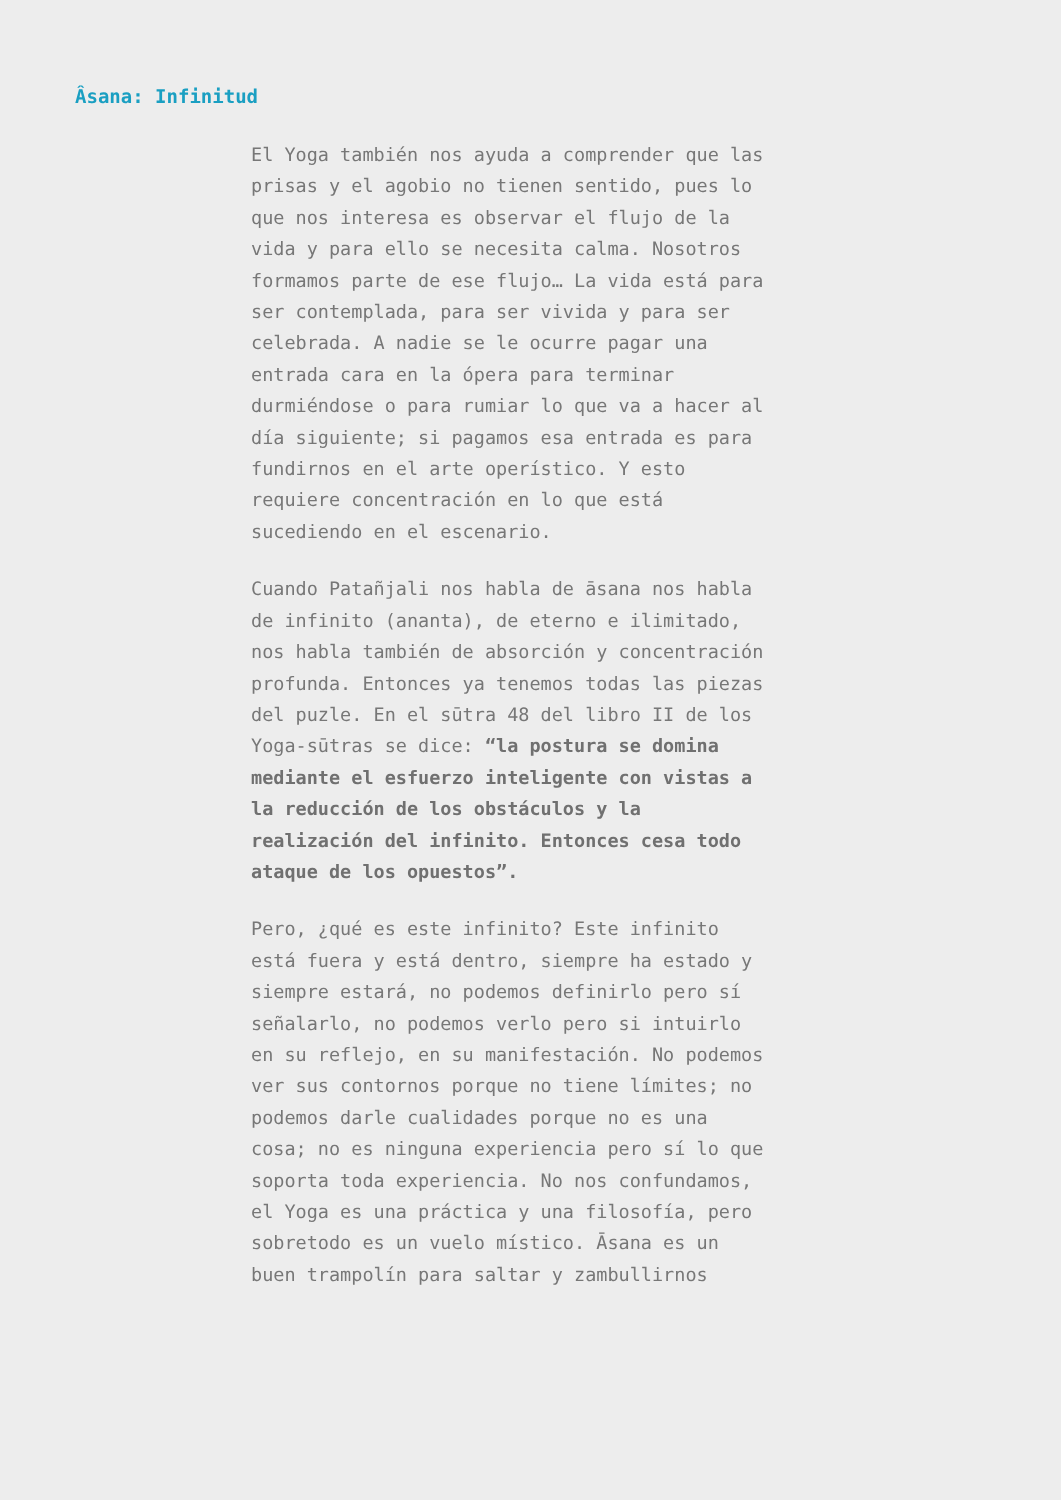Âsana: Infinitud
El Yoga también nos ayuda a comprender que las prisas y el agobio no tienen sentido, pues lo que nos interesa es observar el flujo de la vida y para ello se necesita calma. Nosotros formamos parte de ese flujo… La vida está para ser contemplada, para ser vivida y para ser celebrada. A nadie se le ocurre pagar una entrada cara en la ópera para terminar durmiéndose o para rumiar lo que va a hacer al día siguiente; si pagamos esa entrada es para fundirnos en el arte operístico. Y esto requiere concentración en lo que está sucediendo en el escenario.
Cuando Patañjali nos habla de āsana nos habla de infinito (ananta), de eterno e ilimitado, nos habla también de absorción y concentración profunda. Entonces ya tenemos todas las piezas del puzle. En el sūtra 48 del libro II de los Yoga-sūtras se dice: “la postura se domina mediante el esfuerzo inteligente con vistas a la reducción de los obstáculos y la realización del infinito. Entonces cesa todo ataque de los opuestos”.
Pero, ¿qué es este infinito? Este infinito está fuera y está dentro, siempre ha estado y siempre estará, no podemos definirlo pero sí señalarlo, no podemos verlo pero si intuirlo en su reflejo, en su manifestación. No podemos ver sus contornos porque no tiene límites; no podemos darle cualidades porque no es una cosa; no es ninguna experiencia pero sí lo que soporta toda experiencia. No nos confundamos, el Yoga es una práctica y una filosofía, pero sobretodo es un vuelo místico. Āsana es un buen trampolín para saltar y zambullirnos